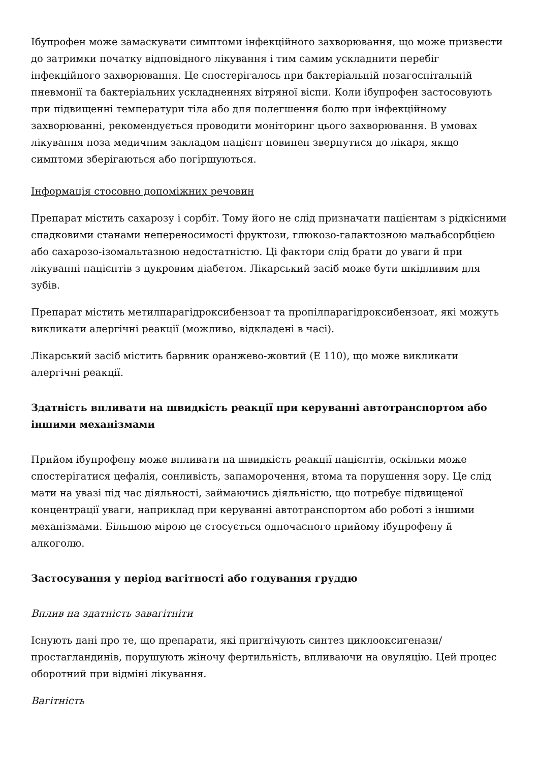Ібупрофен може замаскувати симптоми інфекційного захворювання, що може призвести до затримки початку відповідного лікування і тим самим ускладнити перебіг інфекційного захворювання. Це спостерігалось при бактеріальній позагоспітальній пневмонії та бактеріальних ускладненнях вітряної віспи. Коли ібупрофен застосовують при підвищенні температури тіла або для полегшення болю при інфекційному захворюванні, рекомендується проводити моніторинг цього захворювання. В умовах лікування поза медичним закладом пацієнт повинен звернутися до лікаря, якщо симптоми зберігаються або погіршуються.
Інформація стосовно допоміжних речовин
Препарат містить сахарозу і сорбіт. Тому його не слід призначати пацієнтам з рідкісними спадковими станами непереносимості фруктози, глюкозо-галактозною мальабсорбцією або сахарозо-ізомальтазною недостатністю. Ці фактори слід брати до уваги й при лікуванні пацієнтів з цукровим діабетом. Лікарський засіб може бути шкідливим для зубів.
Препарат містить метилпарагідроксибензоат та пропілпарагідроксибензоат, які можуть викликати алергічні реакції (можливо, відкладені в часі).
Лікарський засіб містить барвник оранжево-жовтий (Е 110), що може викликати алергічні реакції.
Здатність впливати на швидкість реакції при керуванні автотранспортом або іншими механізмами
Прийом ібупрофену може впливати на швидкість реакції пацієнтів, оскільки може спостерігатися цефалія, сонливість, запаморочення, втома та порушення зору. Це слід мати на увазі під час діяльності, займаючись діяльністю, що потребує підвищеної концентрації уваги, наприклад при керуванні автотранспортом або роботі з іншими механізмами. Більшою мірою це стосується одночасного прийому ібупрофену й алкоголю.
Застосування у період вагітності або годування груддю
Вплив на здатність завагітніти
Існують дані про те, що препарати, які пригнічують синтез циклооксигенази/простагландинів, порушують жіночу фертильність, впливаючи на овуляцію. Цей процес оборотний при відміні лікування.
Вагітність